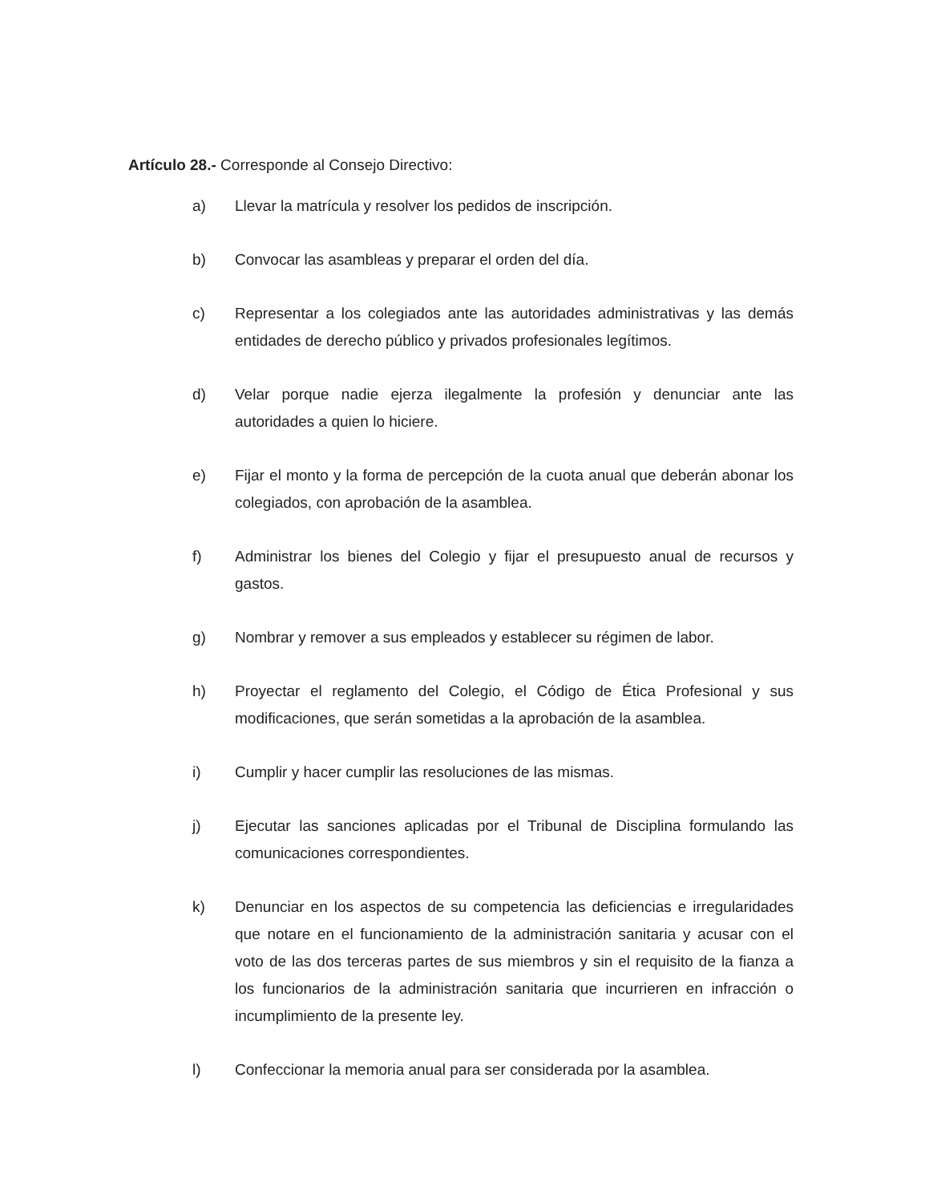Artículo 28.- Corresponde al Consejo Directivo:
a) Llevar la matrícula y resolver los pedidos de inscripción.
b) Convocar las asambleas y preparar el orden del día.
c) Representar a los colegiados ante las autoridades administrativas y las demás entidades de derecho público y privados profesionales legítimos.
d) Velar porque nadie ejerza ilegalmente la profesión y denunciar ante las autoridades a quien lo hiciere.
e) Fijar el monto y la forma de percepción de la cuota anual que deberán abonar los colegiados, con aprobación de la asamblea.
f) Administrar los bienes del Colegio y fijar el presupuesto anual de recursos y gastos.
g) Nombrar y remover a sus empleados y establecer su régimen de labor.
h) Proyectar el reglamento del Colegio, el Código de Ética Profesional y sus modificaciones, que serán sometidas a la aprobación de la asamblea.
i) Cumplir y hacer cumplir las resoluciones de las mismas.
j) Ejecutar las sanciones aplicadas por el Tribunal de Disciplina formulando las comunicaciones correspondientes.
k) Denunciar en los aspectos de su competencia las deficiencias e irregularidades que notare en el funcionamiento de la administración sanitaria y acusar con el voto de las dos terceras partes de sus miembros y sin el requisito de la fianza a los funcionarios de la administración sanitaria que incurrieren en infracción o incumplimiento de la presente ley.
l) Confeccionar la memoria anual para ser considerada por la asamblea.